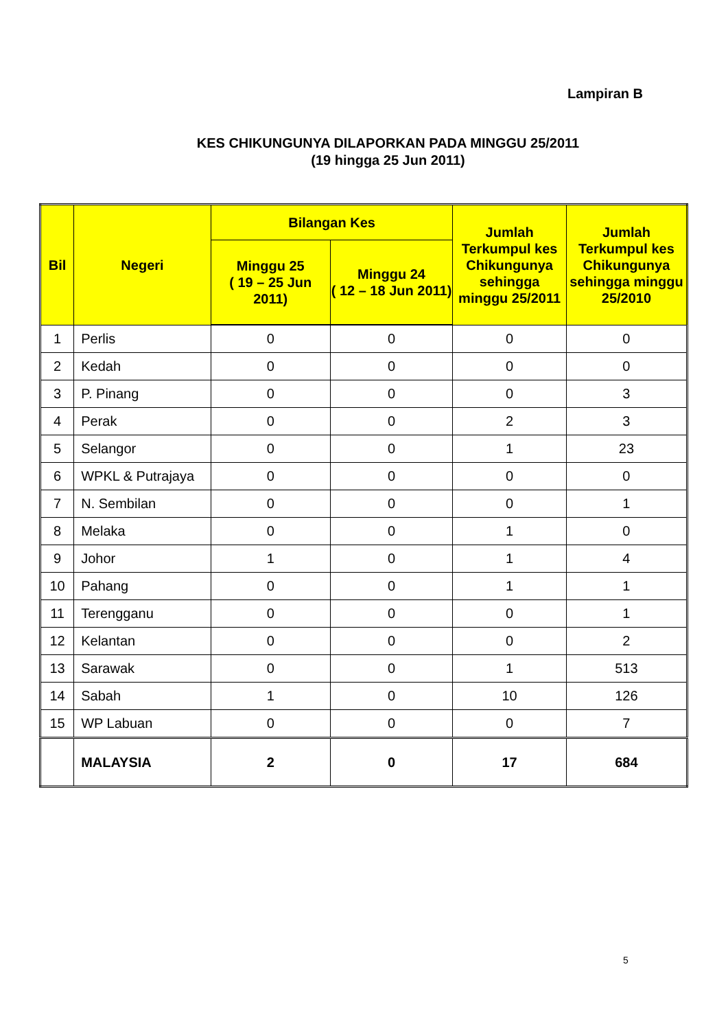Lampiran B
KES CHIKUNGUNYA DILAPORKAN PADA MINGGU 25/2011
(19 hingga 25 Jun 2011)
| Bil | Negeri | Bilangan Kes | | Jumlah Terkumpul kes Chikungunya sehingga minggu 25/2011 | Jumlah Terkumpul kes Chikungunya sehingga minggu 25/2010 |
| --- | --- | --- | --- | --- | --- |
| | | Minggu 25 ( 19 – 25 Jun 2011) | Minggu 24 ( 12 – 18 Jun 2011) | | |
| 1 | Perlis | 0 | 0 | 0 | 0 |
| 2 | Kedah | 0 | 0 | 0 | 0 |
| 3 | P. Pinang | 0 | 0 | 0 | 3 |
| 4 | Perak | 0 | 0 | 2 | 3 |
| 5 | Selangor | 0 | 0 | 1 | 23 |
| 6 | WPKL & Putrajaya | 0 | 0 | 0 | 0 |
| 7 | N. Sembilan | 0 | 0 | 0 | 1 |
| 8 | Melaka | 0 | 0 | 1 | 0 |
| 9 | Johor | 1 | 0 | 1 | 4 |
| 10 | Pahang | 0 | 0 | 1 | 1 |
| 11 | Terengganu | 0 | 0 | 0 | 1 |
| 12 | Kelantan | 0 | 0 | 0 | 2 |
| 13 | Sarawak | 0 | 0 | 1 | 513 |
| 14 | Sabah | 1 | 0 | 10 | 126 |
| 15 | WP Labuan | 0 | 0 | 0 | 7 |
| | MALAYSIA | 2 | 0 | 17 | 684 |
5